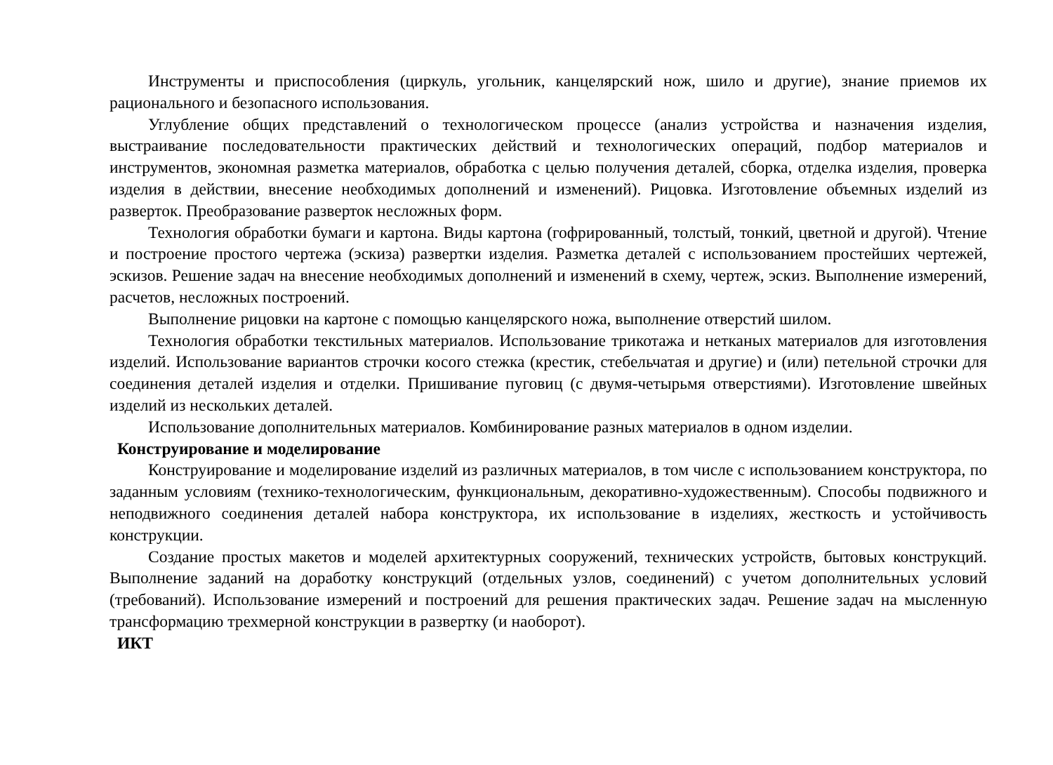Инструменты и приспособления (циркуль, угольник, канцелярский нож, шило и другие), знание приемов их рационального и безопасного использования.
Углубление общих представлений о технологическом процессе (анализ устройства и назначения изделия, выстраивание последовательности практических действий и технологических операций, подбор материалов и инструментов, экономная разметка материалов, обработка с целью получения деталей, сборка, отделка изделия, проверка изделия в действии, внесение необходимых дополнений и изменений). Рицовка. Изготовление объемных изделий из разверток. Преобразование разверток несложных форм.
Технология обработки бумаги и картона. Виды картона (гофрированный, толстый, тонкий, цветной и другой). Чтение и построение простого чертежа (эскиза) развертки изделия. Разметка деталей с использованием простейших чертежей, эскизов. Решение задач на внесение необходимых дополнений и изменений в схему, чертеж, эскиз. Выполнение измерений, расчетов, несложных построений.
Выполнение рицовки на картоне с помощью канцелярского ножа, выполнение отверстий шилом.
Технология обработки текстильных материалов. Использование трикотажа и нетканых материалов для изготовления изделий. Использование вариантов строчки косого стежка (крестик, стебельчатая и другие) и (или) петельной строчки для соединения деталей изделия и отделки. Пришивание пуговиц (с двумя-четырьмя отверстиями). Изготовление швейных изделий из нескольких деталей.
Использование дополнительных материалов. Комбинирование разных материалов в одном изделии.
Конструирование и моделирование
Конструирование и моделирование изделий из различных материалов, в том числе с использованием конструктора, по заданным условиям (технико-технологическим, функциональным, декоративно-художественным). Способы подвижного и неподвижного соединения деталей набора конструктора, их использование в изделиях, жесткость и устойчивость конструкции.
Создание простых макетов и моделей архитектурных сооружений, технических устройств, бытовых конструкций. Выполнение заданий на доработку конструкций (отдельных узлов, соединений) с учетом дополнительных условий (требований). Использование измерений и построений для решения практических задач. Решение задач на мысленную трансформацию трехмерной конструкции в развертку (и наоборот).
ИКТ